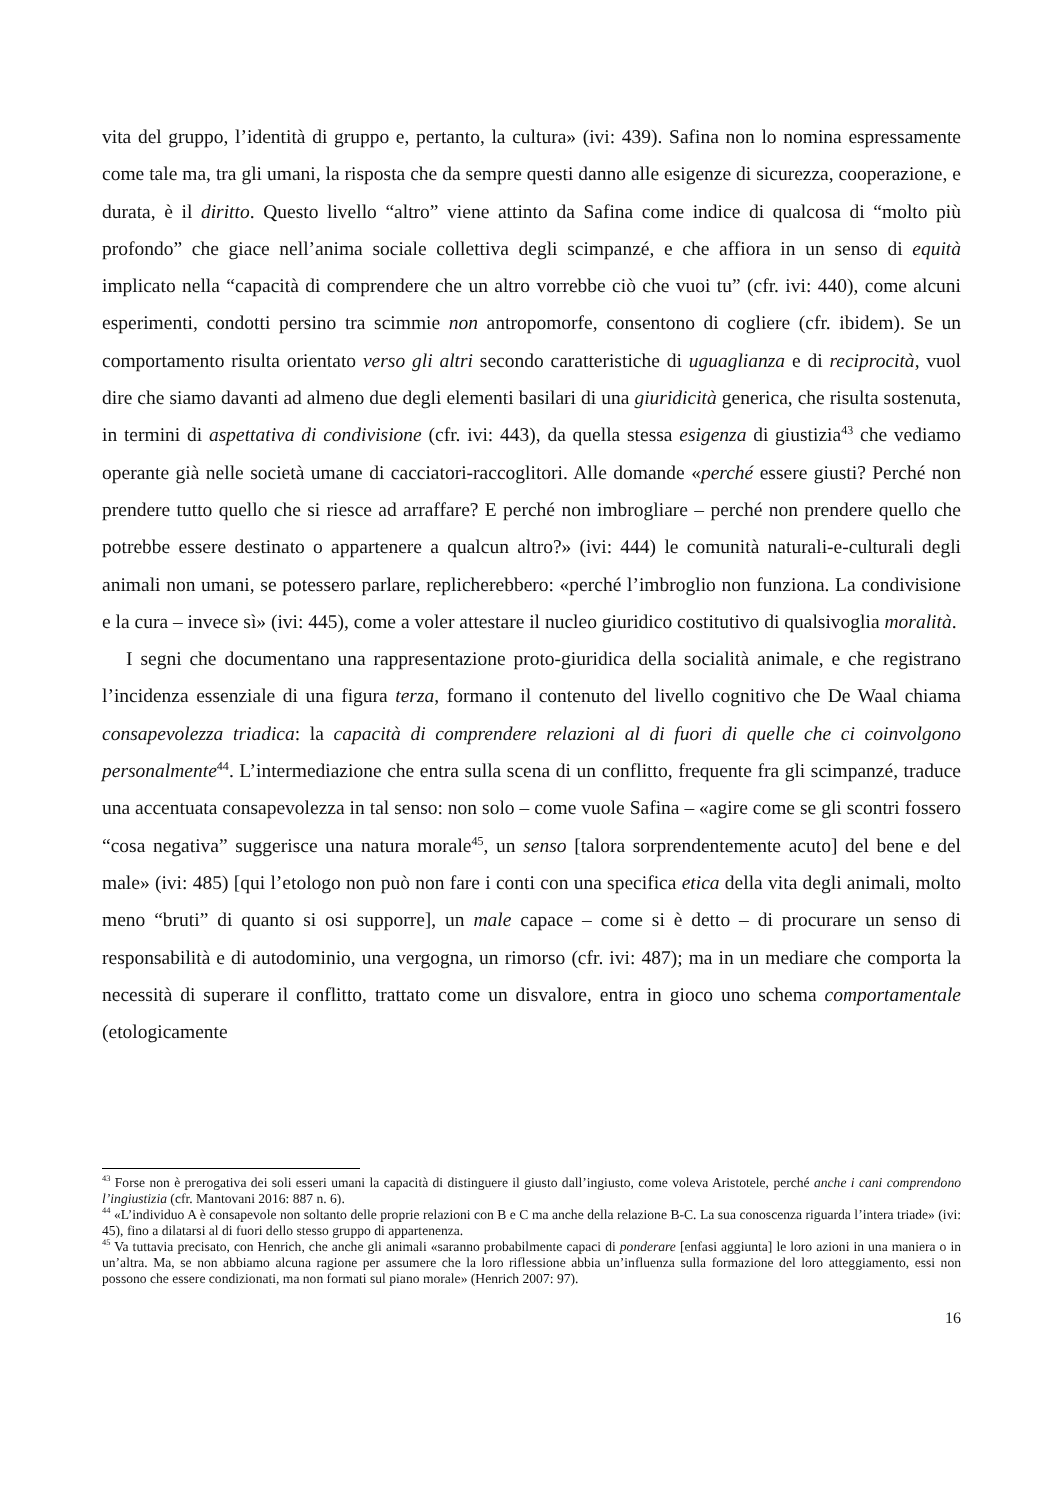vita del gruppo, l’identità di gruppo e, pertanto, la cultura» (ivi: 439). Safina non lo nomina espressamente come tale ma, tra gli umani, la risposta che da sempre questi danno alle esigenze di sicurezza, cooperazione, e durata, è il diritto. Questo livello “altro” viene attinto da Safina come indice di qualcosa di “molto più profondo” che giace nell’anima sociale collettiva degli scimpanzé, e che affiora in un senso di equità implicato nella “capacità di comprendere che un altro vorrebbe ciò che vuoi tu” (cfr. ivi: 440), come alcuni esperimenti, condotti persino tra scimmie non antropomorfe, consentono di cogliere (cfr. ibidem). Se un comportamento risulta orientato verso gli altri secondo caratteristiche di uguaglianza e di reciprocità, vuol dire che siamo davanti ad almeno due degli elementi basilari di una giuridicità generica, che risulta sostenuta, in termini di aspettativa di condivisione (cfr. ivi: 443), da quella stessa esigenza di giustizia<sup>43</sup> che vediamo operante già nelle società umane di cacciatori-raccoglitori. Alle domande «perché essere giusti? Perché non prendere tutto quello che si riesce ad arraffare? E perché non imbrogliare – perché non prendere quello che potrebbe essere destinato o appartenere a qualcun altro?» (ivi: 444) le comunità naturali-e-culturali degli animali non umani, se potessero parlare, replicherebbero: «perché l’imbroglio non funziona. La condivisione e la cura – invece sì» (ivi: 445), come a voler attestare il nucleo giuridico costitutivo di qualsivoglia moralità.
I segni che documentano una rappresentazione proto-giuridica della socialità animale, e che registrano l’incidenza essenziale di una figura terza, formano il contenuto del livello cognitivo che De Waal chiama consapevolezza triadica: la capacità di comprendere relazioni al di fuori di quelle che ci coinvolgono personalmente<sup>44</sup>. L’intermediazione che entra sulla scena di un conflitto, frequente fra gli scimpanzé, traduce una accentuata consapevolezza in tal senso: non solo – come vuole Safina – «agire come se gli scontri fossero “cosa negativa” suggerisce una natura morale<sup>45</sup>, un senso [talora sorprendentemente acuto] del bene e del male» (ivi: 485) [qui l’etologo non può non fare i conti con una specifica etica della vita degli animali, molto meno “bruti” di quanto si osi supporre], un male capace – come si è detto – di procurare un senso di responsabilità e di autodominio, una vergogna, un rimorso (cfr. ivi: 487); ma in un mediare che comporta la necessità di superare il conflitto, trattato come un disvalore, entra in gioco uno schema comportamentale (etologicamente
<sup>43</sup> Forse non è prerogativa dei soli esseri umani la capacità di distinguere il giusto dall’ingiusto, come voleva Aristotele, perché anche i cani comprendono l’ingiustizia (cfr. Mantovani 2016: 887 n. 6).
<sup>44</sup> «L’individuo A è consapevole non soltanto delle proprie relazioni con B e C ma anche della relazione B-C. La sua conoscenza riguarda l’intera triade» (ivi: 45), fino a dilatarsi al di fuori dello stesso gruppo di appartenenza.
<sup>45</sup> Va tuttavia precisato, con Henrich, che anche gli animali «saranno probabilmente capaci di ponderare [enfasi aggiunta] le loro azioni in una maniera o in un’altra. Ma, se non abbiamo alcuna ragione per assumere che la loro riflessione abbia un’influenza sulla formazione del loro atteggiamento, essi non possono che essere condizionati, ma non formati sul piano morale» (Henrich 2007: 97).
16